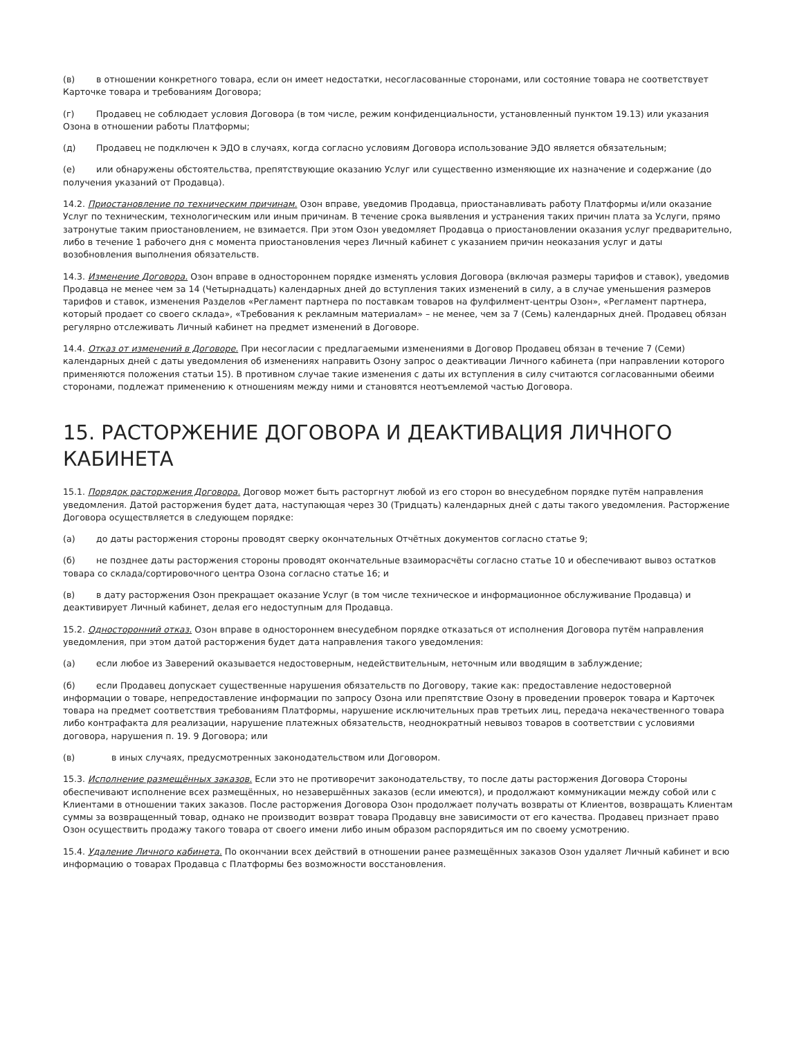(в) в отношении конкретного товара, если он имеет недостатки, несогласованные сторонами, или состояние товара не соответствует Карточке товара и требованиям Договора;
(г) Продавец не соблюдает условия Договора (в том числе, режим конфиденциальности, установленный пунктом 19.13) или указания Озона в отношении работы Платформы;
(д) Продавец не подключен к ЭДО в случаях, когда согласно условиям Договора использование ЭДО является обязательным;
(е) или обнаружены обстоятельства, препятствующие оказанию Услуг или существенно изменяющие их назначение и содержание (до получения указаний от Продавца).
14.2. Приостановление по техническим причинам. Озон вправе, уведомив Продавца, приостанавливать работу Платформы и/или оказание Услуг по техническим, технологическим или иным причинам. В течение срока выявления и устранения таких причин плата за Услуги, прямо затронутые таким приостановлением, не взимается. При этом Озон уведомляет Продавца о приостановлении оказания услуг предварительно, либо в течение 1 рабочего дня с момента приостановления через Личный кабинет с указанием причин неоказания услуг и даты возобновления выполнения обязательств.
14.3. Изменение Договора. Озон вправе в одностороннем порядке изменять условия Договора (включая размеры тарифов и ставок), уведомив Продавца не менее чем за 14 (Четырнадцать) календарных дней до вступления таких изменений в силу, а в случае уменьшения размеров тарифов и ставок, изменения Разделов «Регламент партнера по поставкам товаров на фулфилмент-центры Озон», «Регламент партнера, который продает со своего склада», «Требования к рекламным материалам» – не менее, чем за 7 (Семь) календарных дней. Продавец обязан регулярно отслеживать Личный кабинет на предмет изменений в Договоре.
14.4. Отказ от изменений в Договоре. При несогласии с предлагаемыми изменениями в Договор Продавец обязан в течение 7 (Семи) календарных дней с даты уведомления об изменениях направить Озону запрос о деактивации Личного кабинета (при направлении которого применяются положения статьи 15). В противном случае такие изменения с даты их вступления в силу считаются согласованными обеими сторонами, подлежат применению к отношениям между ними и становятся неотъемлемой частью Договора.
15. РАСТОРЖЕНИЕ ДОГОВОРА И ДЕАКТИВАЦИЯ ЛИЧНОГО КАБИНЕТА
15.1. Порядок расторжения Договора. Договор может быть расторгнут любой из его сторон во внесудебном порядке путём направления уведомления. Датой расторжения будет дата, наступающая через 30 (Тридцать) календарных дней с даты такого уведомления. Расторжение Договора осуществляется в следующем порядке:
(а) до даты расторжения стороны проводят сверку окончательных Отчётных документов согласно статье 9;
(б) не позднее даты расторжения стороны проводят окончательные взаиморасчёты согласно статье 10 и обеспечивают вывоз остатков товара со склада/сортировочного центра Озона согласно статье 16; и
(в) в дату расторжения Озон прекращает оказание Услуг (в том числе техническое и информационное обслуживание Продавца) и деактивирует Личный кабинет, делая его недоступным для Продавца.
15.2. Односторонний отказ. Озон вправе в одностороннем внесудебном порядке отказаться от исполнения Договора путём направления уведомления, при этом датой расторжения будет дата направления такого уведомления:
(а) если любое из Заверений оказывается недостоверным, недействительным, неточным или вводящим в заблуждение;
(б) если Продавец допускает существенные нарушения обязательств по Договору, такие как: предоставление недостоверной информации о товаре, непредоставление информации по запросу Озона или препятствие Озону в проведении проверок товара и Карточек товара на предмет соответствия требованиям Платформы, нарушение исключительных прав третьих лиц, передача некачественного товара либо контрафакта для реализации, нарушение платежных обязательств, неоднократный невывоз товаров в соответствии с условиями договора, нарушения п. 19. 9 Договора; или
(в) в иных случаях, предусмотренных законодательством или Договором.
15.3. Исполнение размещённых заказов. Если это не противоречит законодательству, то после даты расторжения Договора Стороны обеспечивают исполнение всех размещённых, но незавершённых заказов (если имеются), и продолжают коммуникации между собой или с Клиентами в отношении таких заказов. После расторжения Договора Озон продолжает получать возвраты от Клиентов, возвращать Клиентам суммы за возвращенный товар, однако не производит возврат товара Продавцу вне зависимости от его качества. Продавец признает право Озон осуществить продажу такого товара от своего имени либо иным образом распорядиться им по своему усмотрению.
15.4. Удаление Личного кабинета. По окончании всех действий в отношении ранее размещённых заказов Озон удаляет Личный кабинет и всю информацию о товарах Продавца с Платформы без возможности восстановления.